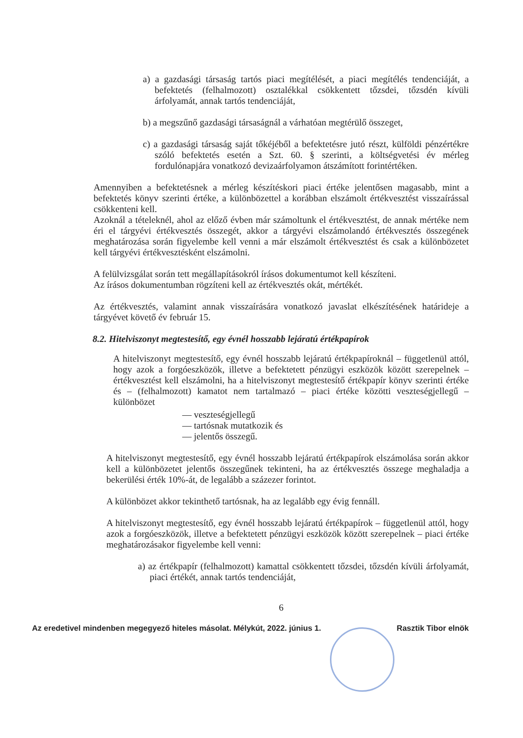a) a gazdasági társaság tartós piaci megítélését, a piaci megítélés tendenciáját, a befektetés (felhalmozott) osztalékkal csökkentett tőzsdei, tőzsdén kívüli árfolyamát, annak tartós tendenciáját,
b) a megszűnő gazdasági társaságnál a várhatóan megtérülő összeget,
c) a gazdasági társaság saját tőkéjéből a befektetésre jutó részt, külföldi pénzértékre szóló befektetés esetén a Szt. 60. § szerinti, a költségvetési év mérleg fordulónapjára vonatkozó devizaárfolyamon átszámított forintértéken.
Amennyiben a befektetésnek a mérleg készítéskori piaci értéke jelentősen magasabb, mint a befektetés könyv szerinti értéke, a különbözettel a korábban elszámolt értékvesztést visszaírással csökkenteni kell.
Azoknál a tételeknél, ahol az előző évben már számoltunk el értékvesztést, de annak mértéke nem éri el tárgyévi értékvesztés összegét, akkor a tárgyévi elszámolandó értékvesztés összegének meghatározása során figyelembe kell venni a már elszámolt értékvesztést és csak a különbözetet kell tárgyévi értékvesztésként elszámolni.
A felülvizsgálat során tett megállapításokról írásos dokumentumot kell készíteni.
Az írásos dokumentumban rögzíteni kell az értékvesztés okát, mértékét.
Az értékvesztés, valamint annak visszaírására vonatkozó javaslat elkészítésének határideje a tárgyévet követő év február 15.
8.2. Hitelviszonyt megtestesítő, egy évnél hosszabb lejáratú értékpapírok
A hitelviszonyt megtestesítő, egy évnél hosszabb lejáratú értékpapíroknál – függetlenül attól, hogy azok a forgóeszközök, illetve a befektetett pénzügyi eszközök között szerepelnek – értékvesztést kell elszámolni, ha a hitelviszonyt megtestesítő értékpapír könyv szerinti értéke és – (felhalmozott) kamatot nem tartalmazó – piaci értéke közötti veszteségjellegű – különbözet
— veszteségjellegű
— tartósnak mutatkozik és
— jelentős összegű.
A hitelviszonyt megtestesítő, egy évnél hosszabb lejáratú értékpapírok elszámolása során akkor kell a különbözetet jelentős összegűnek tekinteni, ha az értékvesztés összege meghaladja a bekerülési érték 10%-át, de legalább a százezer forintot.
A különbözet akkor tekinthető tartósnak, ha az legalább egy évig fennáll.
A hitelviszonyt megtestesítő, egy évnél hosszabb lejáratú értékpapírok – függetlenül attól, hogy azok a forgóeszközök, illetve a befektetett pénzügyi eszközök között szerepelnek – piaci értéke meghatározásakor figyelembe kell venni:
a) az értékpapír (felhalmozott) kamattal csökkentett tőzsdei, tőzsdén kívüli árfolyamát, piaci értékét, annak tartós tendenciáját,
6
Az eredetivel mindenben megegyező hiteles másolat. Mélykút, 2022. június 1. Rasztik Tibor elnök